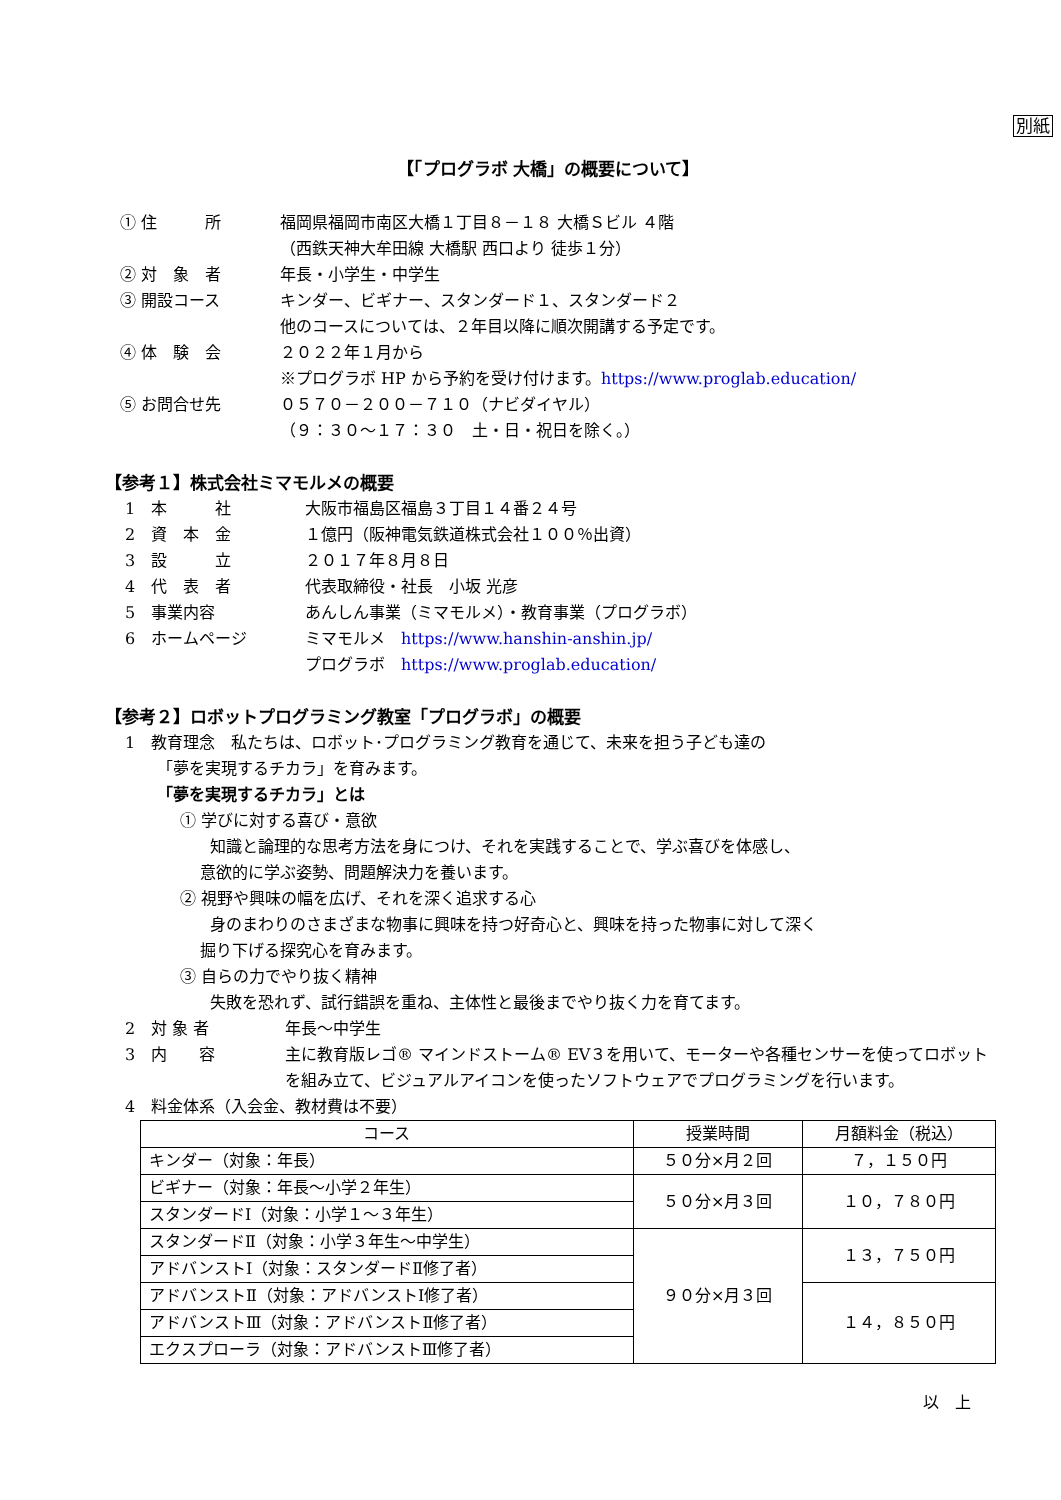別紙
【「プログラボ 大橋」の概要について】
① 住　　　所 福岡県福岡市南区大橋１丁目８－１８ 大橋Ｓビル ４階
（西鉄天神大牟田線 大橋駅 西口より 徒歩１分）
② 対　象　者 年長・小学生・中学生
③ 開設コース キンダー、ビギナー、スタンダード１、スタンダード２
他のコースについては、２年目以降に順次開講する予定です。
④ 体　験　会 ２０２２年１月から
※プログラボ HP から予約を受け付けます。https://www.proglab.education/
⑤ お問合せ先 ０５７０－２００－７１０（ナビダイヤル）
（９：３０～１７：３０　土・日・祝日を除く。）
【参考１】株式会社ミマモルメの概要
1　本　　　社 大阪市福島区福島３丁目１４番２４号
2　資　本　金 １億円（阪神電気鉄道株式会社１００％出資）
3　設　　　立 ２０１７年８月８日
4　代　表　者 代表取締役・社長　小坂 光彦
5　事業内容 あんしん事業（ミマモルメ）・教育事業（プログラボ）
6　ホームページ ミマモルメ　https://www.hanshin-anshin.jp/
プログラボ　https://www.proglab.education/
【参考２】ロボットプログラミング教室「プログラボ」の概要
1　教育理念　私たちは、ロボット･プログラミング教育を通じて、未来を担う子ども達の
「夢を実現するチカラ」を育みます。
「夢を実現するチカラ」とは
① 学びに対する喜び・意欲
知識と論理的な思考方法を身につけ、それを実践することで、学ぶ喜びを体感し、
意欲的に学ぶ姿勢、問題解決力を養います。
② 視野や興味の幅を広げ、それを深く追求する心
身のまわりのさまざまな物事に興味を持つ好奇心と、興味を持った物事に対して深く
掘り下げる探究心を育みます。
③ 自らの力でやり抜く精神
失敗を恐れず、試行錯誤を重ね、主体性と最後までやり抜く力を育てます。
2　対 象 者 年長～中学生
3　内　　容 主に教育版レゴ® マインドストーム® EV３を用いて、モーターや各種センサーを使ってロボットを組み立て、ビジュアルアイコンを使ったソフトウェアでプログラミングを行います。
4　料金体系（入会金、教材費は不要）
| コース | 授業時間 | 月額料金（税込） |
| --- | --- | --- |
| キンダー（対象：年長） | ５０分×月２回 | ７，１５０円 |
| ビギナー（対象：年長～小学２年生） | ５０分×月３回 | １０，７８０円 |
| スタンダードⅠ（対象：小学１～３年生） | | |
| スタンダードⅡ（対象：小学３年生～中学生） | ９０分×月３回 | １３，７５０円 |
| アドバンストⅠ（対象：スタンダードⅡ修了者） | | |
| アドバンストⅡ（対象：アドバンストⅠ修了者） | | １４，８５０円 |
| アドバンストⅢ（対象：アドバンストⅡ修了者） | | |
| エクスプローラ（対象：アドバンストⅢ修了者） | | |
以　上